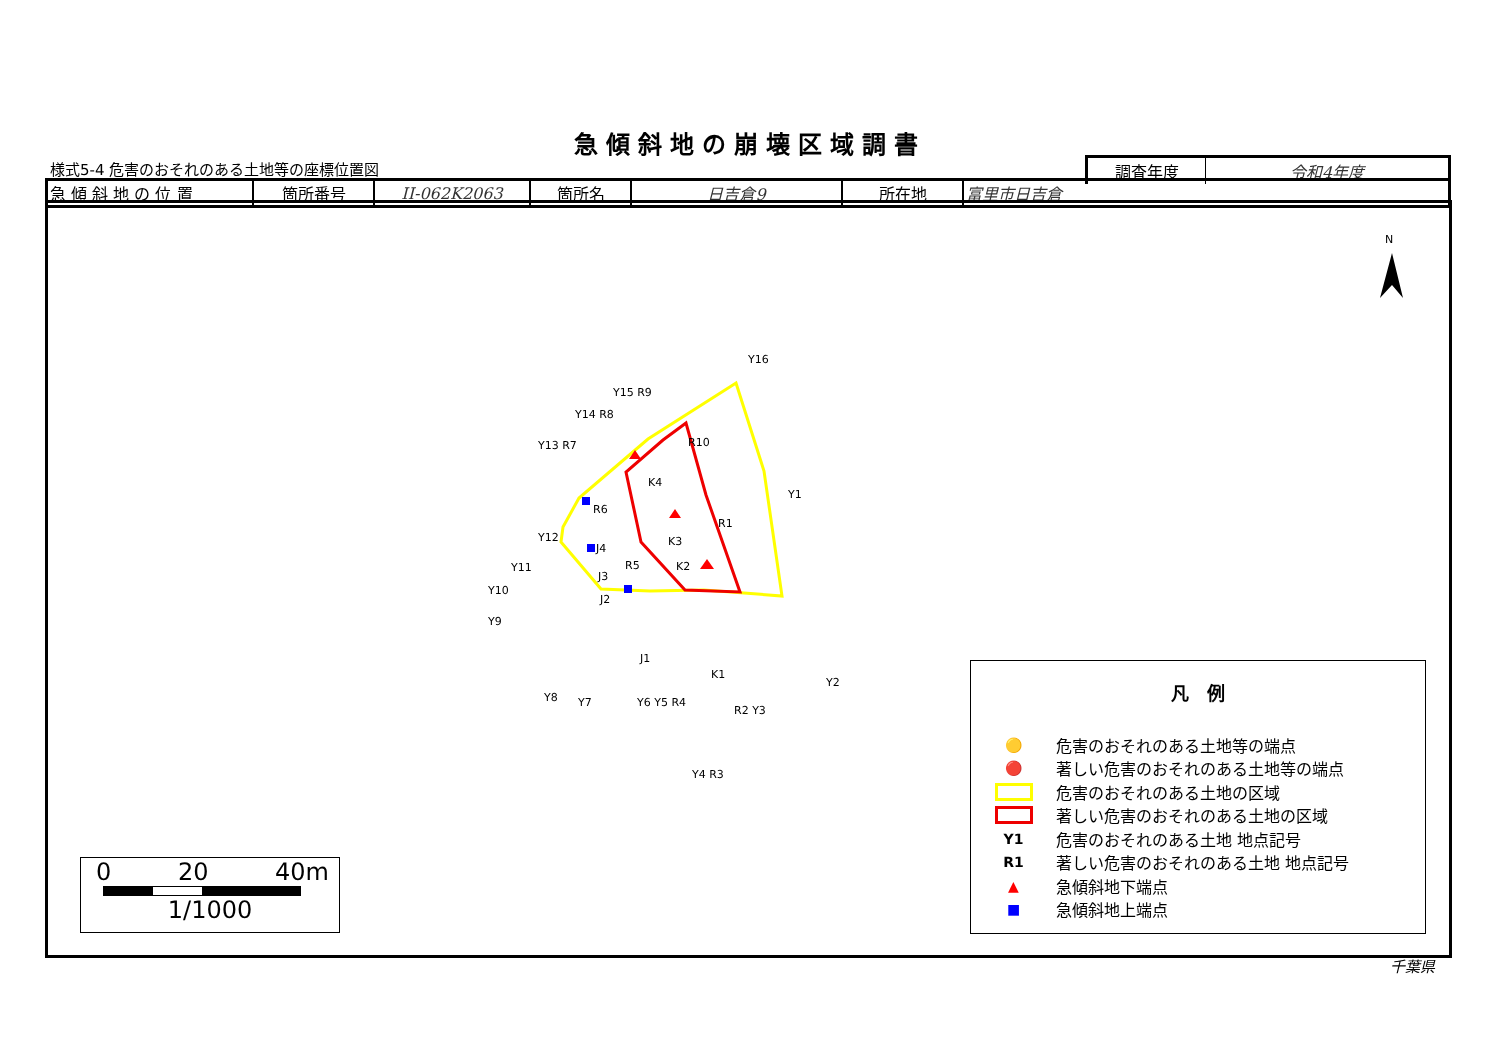急傾斜地の崩壊区域調書
様式5-4 危害のおそれのある土地等の座標位置図
| 調査年度 | 令和4年度 |
| 急 傾 斜 地 の 位 置 | 箇所番号 | II-062K2063 | 箇所名 | 日吉倉9 | 所在地 | 富里市日吉倉 |
N
Y16
Y15 R9
Y14 R8
Y13 R7
R10
K4
R6
Y1
R1
Y12
J4
K3
K2
R5
J3
Y11
J2
Y10
Y9
J1
K1
Y2
Y8
Y7
Y6 Y5 R4
R2 Y3
Y4 R3
凡　例
🟡 危害のおそれのある土地等の端点
🔴 著しい危害のおそれのある土地等の端点
危害のおそれのある土地の区域
著しい危害のおそれのある土地の区域
Y1 危害のおそれのある土地 地点記号
R1 著しい危害のおそれのある土地 地点記号
▲ 急傾斜地下端点
■ 急傾斜地上端点
0 20 40m
1/1000
千葉県